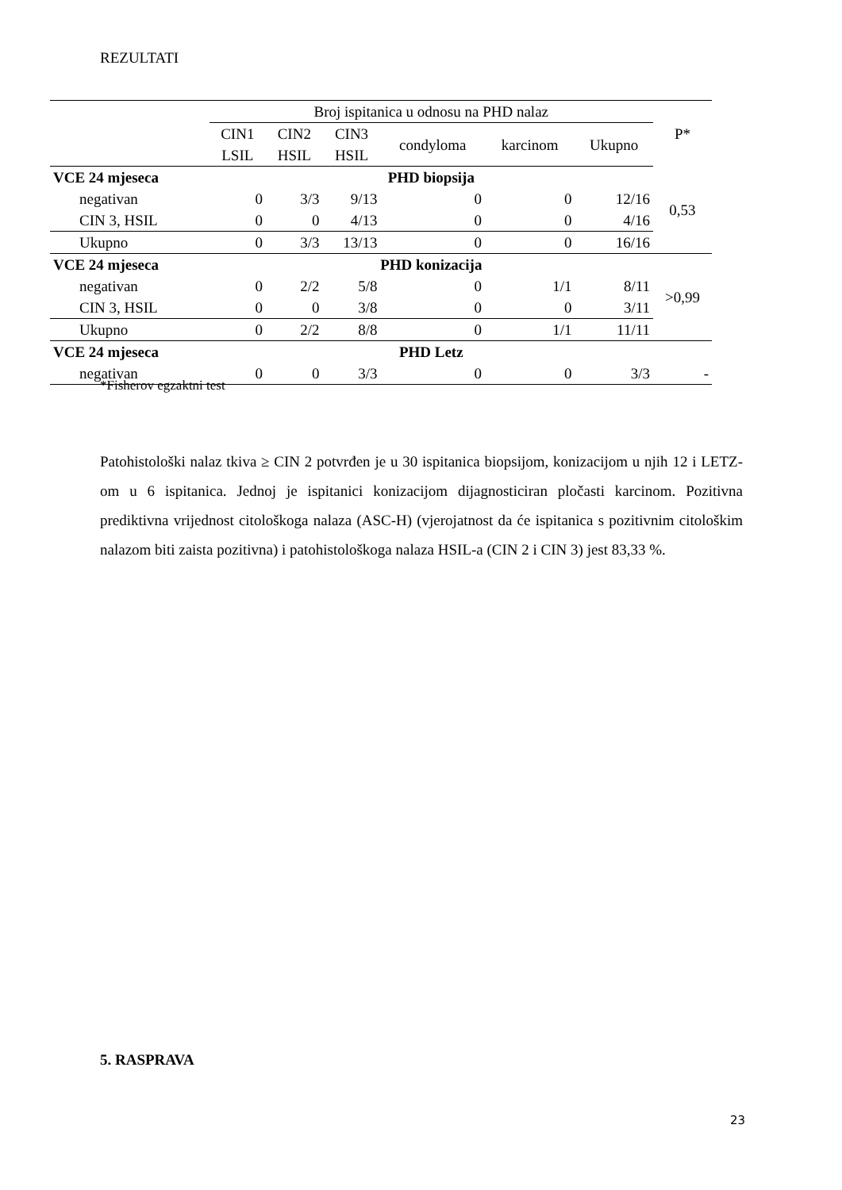REZULTATI
| | Broj ispitanica u odnosu na PHD nalaz | | | | | | P* |
| --- | --- | --- | --- | --- | --- | --- | --- |
| | CIN1 LSIL | CIN2 HSIL | CIN3 HSIL | condyloma | karcinom | Ukupno | |
| VCE 24 mjeseca | PHD biopsija | | | | | | |
| negativan | 0 | 3/3 | 9/13 | 0 | 0 | 12/16 | 0,53 |
| CIN 3, HSIL | 0 | 0 | 4/13 | 0 | 0 | 4/16 | |
| Ukupno | 0 | 3/3 | 13/13 | 0 | 0 | 16/16 | |
| VCE 24 mjeseca | PHD konizacija | | | | | | |
| negativan | 0 | 2/2 | 5/8 | 0 | 1/1 | 8/11 | >0,99 |
| CIN 3, HSIL | 0 | 0 | 3/8 | 0 | 0 | 3/11 | |
| Ukupno | 0 | 2/2 | 8/8 | 0 | 1/1 | 11/11 | |
| VCE 24 mjeseca | PHD Letz | | | | | | |
| negativan | 0 | 0 | 3/3 | 0 | 0 | 3/3 | - |
*Fisherov egzaktni test
Patohistološki nalaz tkiva ≥ CIN 2 potvrđen je u 30 ispitanica biopsijom, konizacijom u njih 12 i LETZ-om u 6 ispitanica. Jednoj je ispitanici konizacijom dijagnosticiran pločasti karcinom. Pozitivna prediktivna vrijednost citološkoga nalaza (ASC-H) (vjerojatnost da će ispitanica s pozitivnim citološkim nalazom biti zaista pozitivna) i patohistološkoga nalaza HSIL-a (CIN 2 i CIN 3) jest 83,33 %.
5. RASPRAVA
23